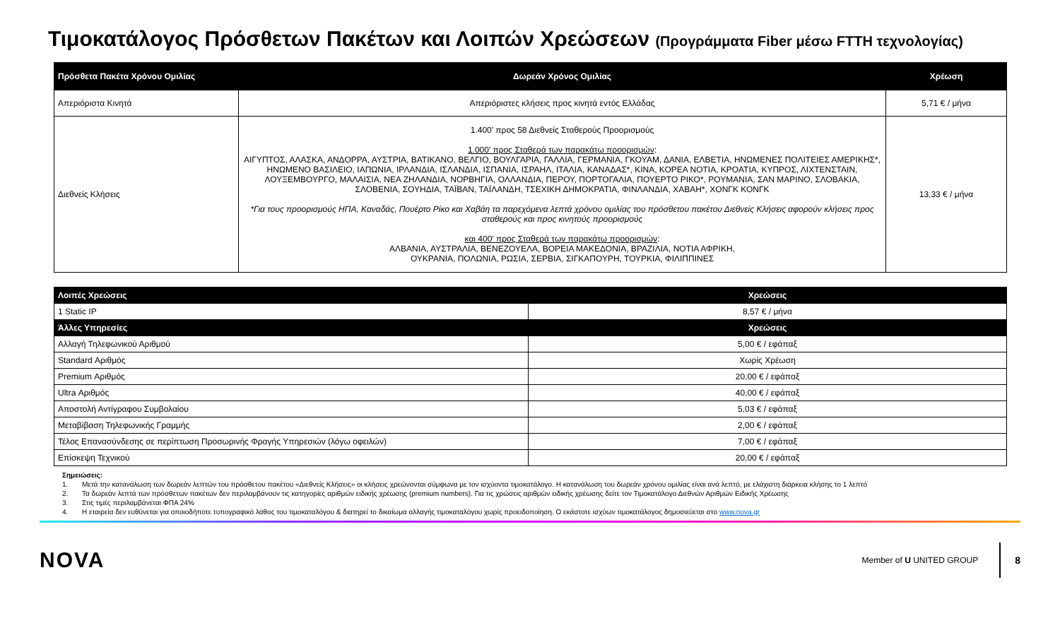Τιμοκατάλογος Πρόσθετων Πακέτων και Λοιπών Χρεώσεων (Προγράμματα Fiber μέσω FTTH τεχνολογίας)
| Πρόσθετα Πακέτα Χρόνου Ομιλίας | Δωρεάν Χρόνος Ομιλίας | Χρέωση |
| --- | --- | --- |
| Απεριόριστα Κινητά | Απεριόριστες κλήσεις προς κινητά εντός Ελλάδας | 5,71 € / μήνα |
| Διεθνείς Κλήσεις | 1.400’ προς 58 Διεθνείς Σταθερούς Προορισμούς 1.000' προς Σταθερά των παρακάτω προορισμών : ΑΙΓΥΠΤΟΣ, ΑΛΑΣΚΑ, ΑΝΔΟΡΡΑ, ΑΥΣΤΡΙΑ, ΒΑΤΙΚΑΝΟ, ΒΕΛΓΙΟ, ΒΟΥΛΓΑΡΙΑ, ΓΑΛΛΙΑ, ΓΕΡΜΑΝΙΑ, ΓΚΟΥΑΜ, ΔΑΝΙΑ, ΕΛΒΕΤΙΑ, ΗΝΩΜΕΝΕΣ ΠΟΛΙΤΕΙΕΣ ΑΜΕΡΙΚΗΣ*, ΗΝΩΜΕΝΟ ΒΑΣΙΛΕΙΟ, ΙΑΠΩΝΙΑ, ΙΡΛΑΝΔΙΑ, ΙΣΛΑΝΔΙΑ, ΙΣΠΑΝΙΑ, ΙΣΡΑΗΛ, ΙΤΑΛΙΑ, ΚΑΝΑΔΑΣ*, ΚΙΝΑ, ΚΟΡΕΑ ΝΟΤΙΑ, ΚΡΟΑΤΙΑ, ΚΥΠΡΟΣ, ΛΙΧΤΕΝΣΤΑΙΝ, ΛΟΥΞΕΜΒΟΥΡΓΟ, ΜΑΛΑΙΣΙΑ, ΝΕΑ ΖΗΛΑΝΔΙΑ, ΝΟΡΒΗΓΙΑ, ΟΛΛΑΝΔΙΑ, ΠΕΡΟΥ, ΠΟΡΤΟΓΑΛΙΑ, ΠΟΥΕΡΤΟ ΡΙΚΟ*, ΡΟΥΜΑΝΙΑ, ΣΑΝ ΜΑΡΙΝΟ, ΣΛΟΒΑΚΙΑ, ΣΛΟΒΕΝΙΑ, ΣΟΥΗΔΙΑ, ΤΑΪΒΑΝ, ΤΑΪΛΑΝΔΗ, ΤΣΕΧΙΚΗ ΔΗΜΟΚΡΑΤΙΑ, ΦΙΝΛΑΝΔΙΑ, ΧΑΒΑΗ*, ΧΟΝΓΚ ΚΟΝΓΚ *Για τους προορισμούς ΗΠΑ, Καναδάς, Πουέρτο Ρίκο και Χαβάη τα παρεχόμενα λεπτά χρόνου ομιλίας του πρόσθετου πακέτου Διεθνείς Κλήσεις αφορούν κλήσεις προς σταθερούς και προς κινητούς προορισμούς και 400' προς Σταθερά των παρακάτω προορισμών : ΑΛΒΑΝΙΑ, ΑΥΣΤΡΑΛΙΑ, ΒΕΝΕΖΟΥΕΛΑ, ΒΟΡΕΙΑ ΜΑΚΕΔΟΝΙΑ, ΒΡΑΖΙΛΙΑ, ΝΟΤΙΑ ΑΦΡΙΚΗ, ΟΥΚΡΑΝΙΑ, ΠΟΛΩΝΙΑ, ΡΩΣΙΑ, ΣΕΡΒΙΑ, ΣΙΓΚΑΠΟΥΡΗ, ΤΟΥΡΚΙΑ, ΦΙΛΙΠΠΙΝΕΣ | 13,33 € / μήνα |
| Λοιπές Χρεώσεις | Χρεώσεις |
| --- | --- |
| 1 Static IP | 8,57 € / μήνα |
| Άλλες Υπηρεσίες | Χρεώσεις |
| Αλλαγή Τηλεφωνικού Αριθμού | 5,00 € / εφάπαξ |
| Standard Αριθμός | Χωρίς Χρέωση |
| Premium Αριθμός | 20,00 € / εφάπαξ |
| Ultra Αριθμός | 40,00 € / εφάπαξ |
| Αποστολή Αντίγραφου Συμβολαίου | 5,03 € / εφάπαξ |
| Μεταβίβαση Τηλεφωνικής Γραμμής | 2,00 € / εφάπαξ |
| Τέλος Επανασύνδεσης σε περίπτωση Προσωρινής Φραγής Υπηρεσιών (λόγω οφειλών) | 7,00 € / εφάπαξ |
| Επίσκεψη Τεχνικού | 20,00 € / εφάπαξ |
Σημειώσεις:
1. Μετά την κατανάλωση των δωρεάν λεπτών του πρόσθετου πακέτου «Διεθνείς Κλήσεις» οι κλήσεις χρεώνονται σύμφωνα με τον ισχύοντα τιμοκατάλογο. Η κατανάλωση του δωρεάν χρόνου ομιλίας είναι ανά λεπτό, με ελάχιστη διάρκεια κλήσης το 1 λεπτό
2. Τα δωρεάν λεπτά των πρόσθετων πακέτων δεν περιλαμβάνουν τις κατηγορίες αριθμών ειδικής χρέωσης (premium numbers). Για τις χρώσεις αριθμών ειδικής χρέωσης δείτε τον Τιμοκατάλογο Διεθνών Αριθμών Ειδικής Χρέωσης
3. Στις τιμές περιλαμβάνεται ΦΠΑ 24%
4. Η εταιρεία δεν ευθύνεται για οποιοδήποτε τυπογραφικό λάθος του τιμοκαταλόγου & διατηρεί το δικαίωμα αλλαγής τιμοκαταλόγου χωρίς προειδοποίηση. Ο εκάστοτε ισχύων τιμοκατάλογος δημοσιεύεται στο www.nova.gr
NOVA
Member of U UNITED GROUP
8